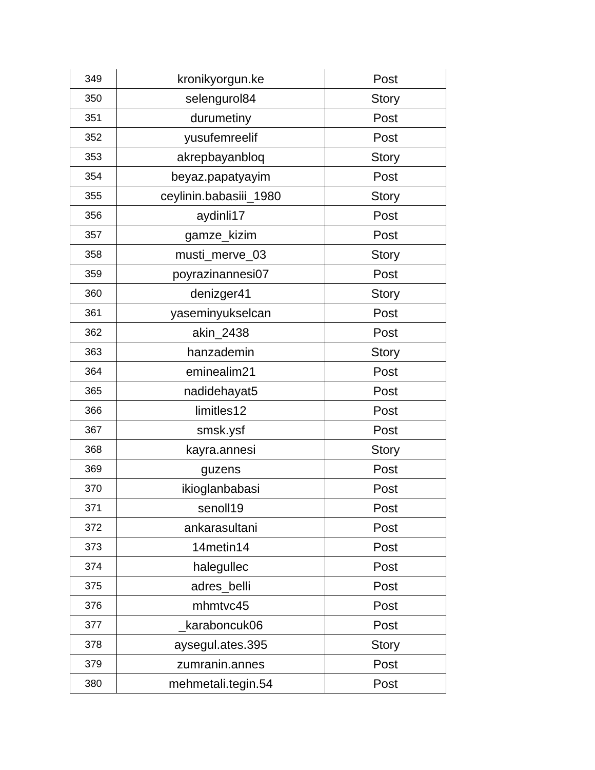| 349 | kronikyorgun.ke | Post |
| 350 | selengurol84 | Story |
| 351 | durumetiny | Post |
| 352 | yusufemreelif | Post |
| 353 | akrepbayanbloq | Story |
| 354 | beyaz.papatyayim | Post |
| 355 | ceylinin.babasiii_1980 | Story |
| 356 | aydinli17 | Post |
| 357 | gamze_kizim | Post |
| 358 | musti_merve_03 | Story |
| 359 | poyrazinannesi07 | Post |
| 360 | denizger41 | Story |
| 361 | yaseminyukselcan | Post |
| 362 | akin_2438 | Post |
| 363 | hanzademin | Story |
| 364 | eminealim21 | Post |
| 365 | nadidehayat5 | Post |
| 366 | limitles12 | Post |
| 367 | smsk.ysf | Post |
| 368 | kayra.annesi | Story |
| 369 | guzens | Post |
| 370 | ikioglanbabasi | Post |
| 371 | senoll19 | Post |
| 372 | ankarasultani | Post |
| 373 | 14metin14 | Post |
| 374 | halegullec | Post |
| 375 | adres_belli | Post |
| 376 | mhmtvc45 | Post |
| 377 | _karaboncuk06 | Post |
| 378 | aysegul.ates.395 | Story |
| 379 | zumranin.annes | Post |
| 380 | mehmetali.tegin.54 | Post |